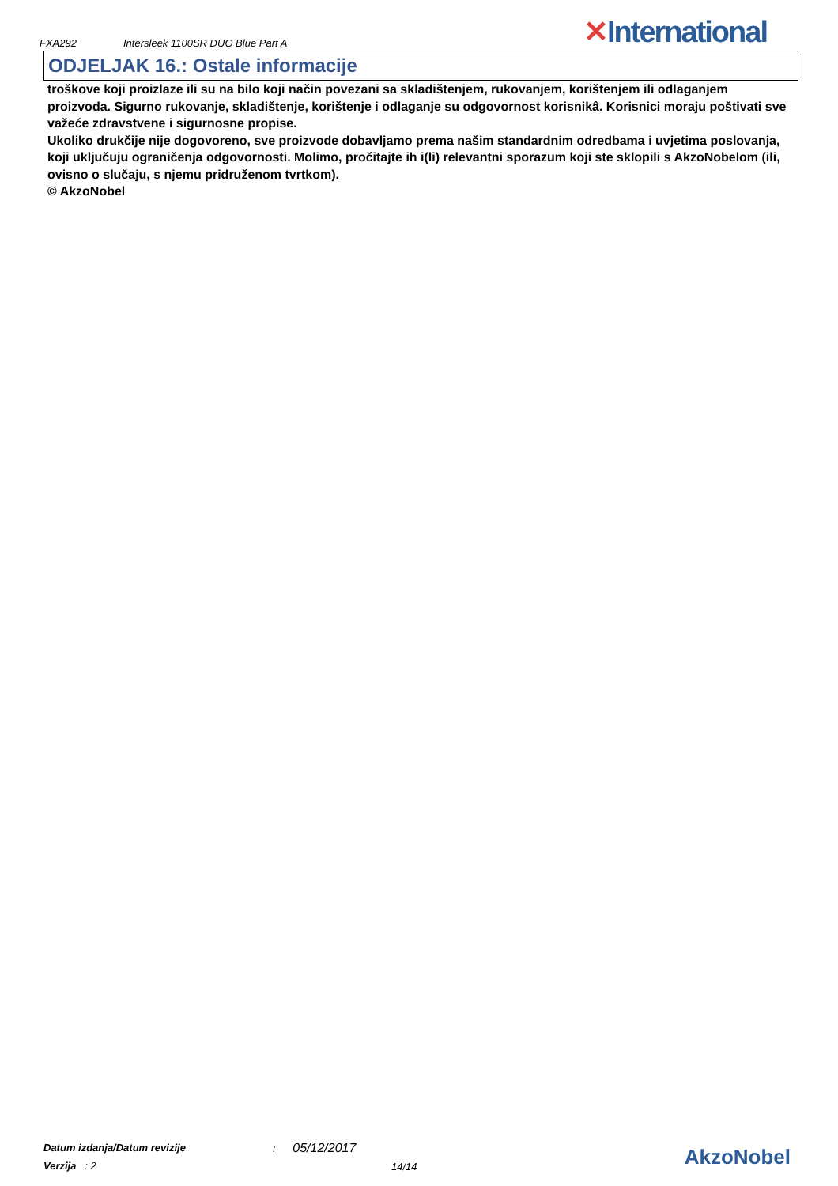FXA292
Intersleek 1100SR DUO Blue Part A
✕International
ODJELJAK 16.: Ostale informacije
troškove koji proizlaze ili su na bilo koji način povezani sa skladištenjem, rukovanjem, korištenjem ili odlaganjem proizvoda. Sigurno rukovanje, skladištenje, korištenje i odlaganje su odgovornost korisnikâ. Korisnici moraju poštivati sve važeće zdravstvene i sigurnosne propise.
Ukoliko drukčije nije dogovoreno, sve proizvode dobavljamo prema našim standardnim odredbama i uvjetima poslovanja, koji uključuju ograničenja odgovornosti. Molimo, pročitajte ih i(li) relevantni sporazum koji ste sklopili s AkzoNobelom (ili, ovisno o slučaju, s njemu pridruženom tvrtkom).
© AkzoNobel
Datum izdanja/Datum revizije
Verzija : 2
: 05/12/2017
14/14
AkzoNobel